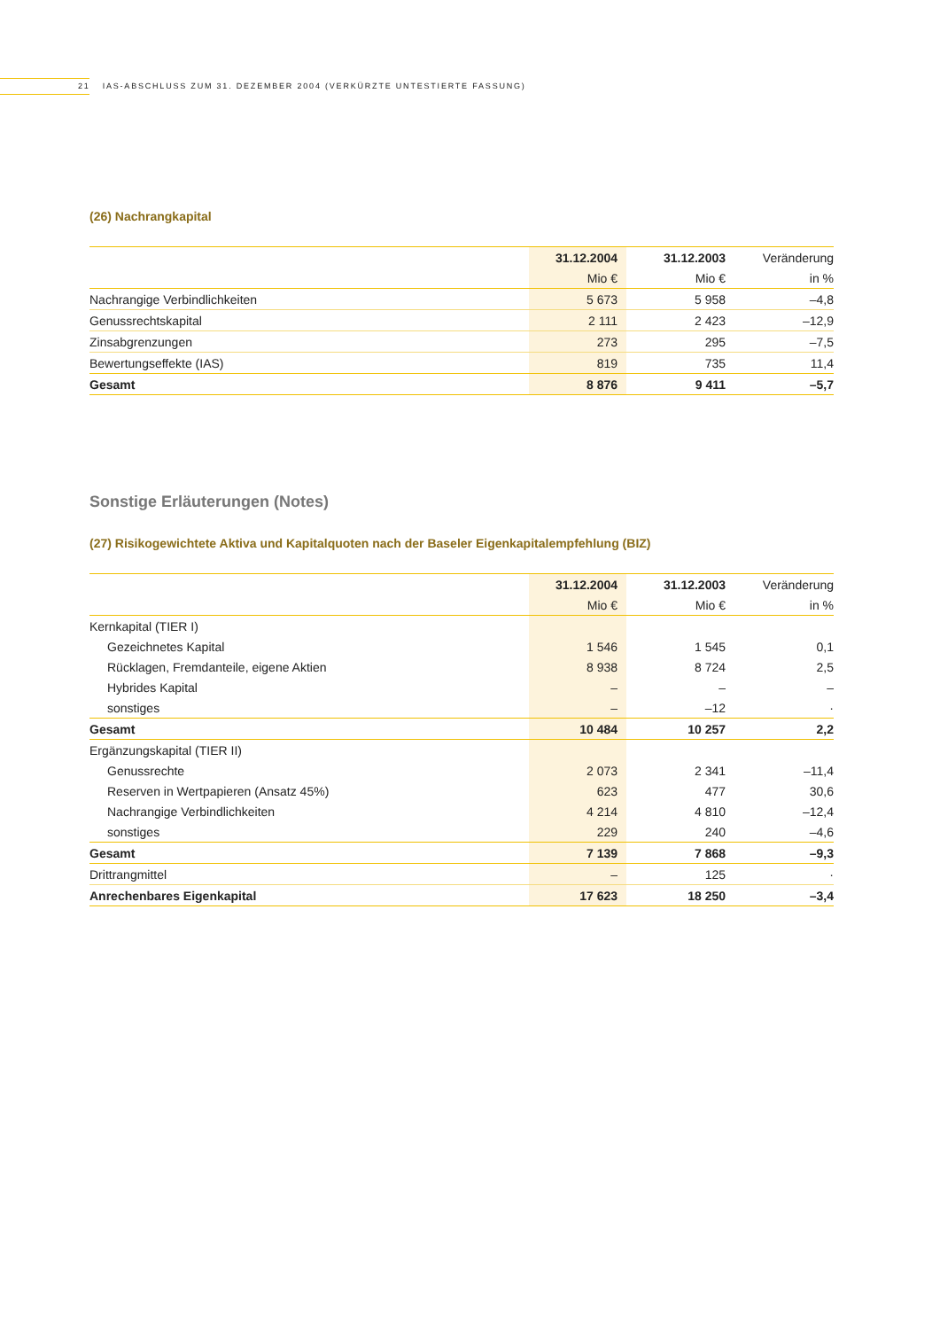21 IAS-ABSCHLUSS ZUM 31. DEZEMBER 2004 (VERKÜRZTE UNTESTIERTE FASSUNG)
(26) Nachrangkapital
| | 31.12.2004 | 31.12.2003 | Veränderung |
| --- | --- | --- | --- |
| | Mio € | Mio € | in % |
| Nachrangige Verbindlichkeiten | 5 673 | 5 958 | –4,8 |
| Genussrechtskapital | 2 111 | 2 423 | –12,9 |
| Zinsabgrenzungen | 273 | 295 | –7,5 |
| Bewertungseffekte (IAS) | 819 | 735 | 11,4 |
| Gesamt | 8 876 | 9 411 | –5,7 |
Sonstige Erläuterungen (Notes)
(27) Risikogewichtete Aktiva und Kapitalquoten nach der Baseler Eigenkapitalempfehlung (BIZ)
| | 31.12.2004 | 31.12.2003 | Veränderung |
| --- | --- | --- | --- |
| | Mio € | Mio € | in % |
| Kernkapital (TIER I) | | | |
| Gezeichnetes Kapital | 1 546 | 1 545 | 0,1 |
| Rücklagen, Fremdanteile, eigene Aktien | 8 938 | 8 724 | 2,5 |
| Hybrides Kapital | – | – | – |
| sonstiges | – | –12 | · |
| Gesamt | 10 484 | 10 257 | 2,2 |
| Ergänzungskapital (TIER II) | | | |
| Genussrechte | 2 073 | 2 341 | –11,4 |
| Reserven in Wertpapieren (Ansatz 45%) | 623 | 477 | 30,6 |
| Nachrangige Verbindlichkeiten | 4 214 | 4 810 | –12,4 |
| sonstiges | 229 | 240 | –4,6 |
| Gesamt | 7 139 | 7 868 | –9,3 |
| Drittrangmittel | – | 125 | · |
| Anrechenbares Eigenkapital | 17 623 | 18 250 | –3,4 |